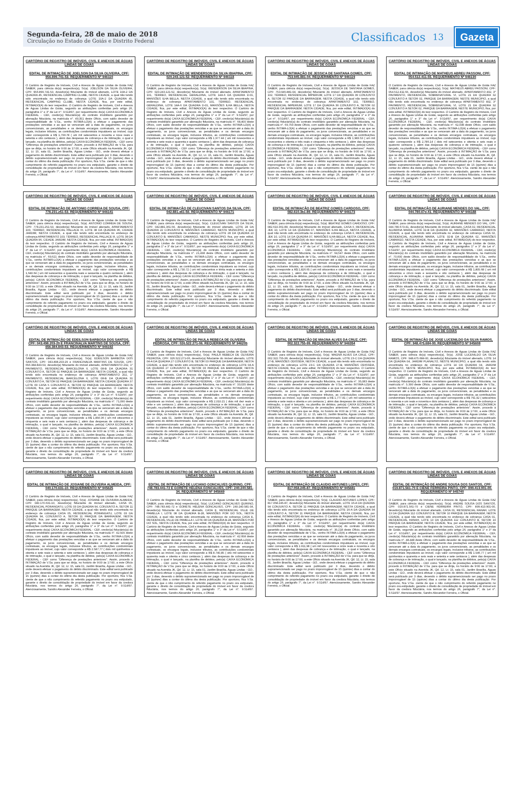Segunda-feira, 28 de maio de 2018
Circulação no Estado de Goiás e Distrito Federal
Classificados 13 Gazeta
CARTÓRIO DE REGISTRO DE IMÓVEIS, CIVIL E ANEXOS DE ÁGUAS LINDAS DE GOIÁS
EDITAL DE INTIMAÇÃO DE JOELSON DA SILVA OLIVEIRA, CPF: 956.899.741-53. REQUERIMENTO Nº 946110
O Cartório de Registro de Imóveis, Civil e Anexos de Águas Lindas de Goiás FAZ SABER, para ciência do(a) respectivo(a), Sr(a). JOELSON DA SILVA OLIVEIRA, CPF: 956.899.741-53, devedor(a) fiduciante do imóvel alienado, LOTE 10A-2 DA QUADRA 45, RESIDENCIAL CAMPING CLUBE, NESTA CIDADE, a qual não tendo sido encontrada no endereço de cobrança LOTE 10A-2 DA QUADRA 45, RESIDENCIAL CAMPING CLUBE, NESTA CIDADE, fica, por este edital, INTIMADO(A) do teor respectivo. O Cartório de Registro de Imóveis, Civil e Anexos de Águas Lindas de Goiás, segundo as atribuições conferidas pelo artigo 26, parágrafos 1° e 3° da Lei n°. 9.514/97, por requerimento do(a) CAIXA ECONOMICA FEDERAL - CEF, credor(a) fiduciário(a) do contrato imobiliário garantido por alienação fiduciária, na matrícula n°. 49,351 deste Ofício, com saldo devedor de responsabilidade de V.Sa., venho INTIMÁ-LO(A) a efetuar o pagamento das prestações vencidas e as que se venceram até a data do pagamento, os juros convencionais, as penalidades e os demais encargos contratuais, os encargos legais, inclusive tributos, as contribuições condominiais imputáveis ao imóvel, cujo valor corresponde a R$ 1,799.78 ( um mil setecentos e noventa e nove reais e setenta e oito centavos ), além das despesas de cobrança e de intimação, o qual é lançado, na planilha de débitos, pelo(a) CAIXA ECONOMICA FEDERAL - CEF como "Diferença de prestações anteriores". Assim, procedo à INTIMAÇÃO de V.Sa. para que se dirija, no horário de 9:00 às 17:00, a este Ofício situado na Avenida JK, Qd. 12, Lt. 15, sala 01, Jardim Brasília, Águas Lindas - GO., onde deverá efetuar o pagamento do débito discriminado. Este edital será publicado por 3 dias, devendo o débito supramencionado ser pago no prazo improrrogável de 15 (quinze) dias a contar do último dia desta publicação. Por oportuno, fica V.Sa. ciente de que o não cumprimento do referido pagamento no prazo ora estipulado, garante o direito de consolidação de propriedade do imóvel em favor da credora fiduciária, nos termos do artigo 26, parágrafo 7°, da Lei n°. 9.514/97. Atenciosamente, Sandro Alexander Ferreira, o Oficial.
CARTÓRIO DE REGISTRO DE IMÓVEIS, CIVIL E ANEXOS DE ÁGUAS LINDAS DE GOIÁS
EDITAL DE INTIMAÇÃO DE WENDERSON DA SILVA IBIAPINA, CPF: 020.243.121-52. REQUERIMENTO Nº 946118
O Cartório de Registro de Imóveis, Civil e Anexos de Águas Lindas de Goiás FAZ SABER, para ciência do(a) respectivo(a), Sr(a). WENDERSON DA SILVA IBIAPINA, CPF: 020.243.121-52, devedor(a) fiduciante do imóvel alienado, APARTAMENTO 101, TÉRREO, RESIDENCIAL GERALDINA, LOTE 14A-6 DA QUADRA D-01, MANSÕES ILHA BELLA, NESTA CIDADE, a qual não tendo sido encontrada no endereço de cobrança APARTAMENTO 101, TÉRREO, RESIDENCIAL GERALDINA, LOTE 14A-6 DA QUADRA D-01, MANSÕES ILHA BELLA, NESTA CIDADE, fica, por este edital, INTIMADO(A) do teor respectivo. O Cartório de Registro de Imóveis, Civil e Anexos de Águas Lindas de Goiás, segundo as atribuições conferidas pelo artigo 26, parágrafos 1° e 3° da Lei n°. 9.514/97, por requerimento do(a) CAIXA ECONOMICA FEDERAL - CEF, credor(a) fiduciário(a) do contrato imobiliário garantido por alienação fiduciária, na matrícula n°. 68,400 deste Ofício, com saldo devedor de responsabilidade de V.Sa., venho INTIMÁ-LO(A) a efetuar o pagamento das prestações vencidas e as que se venceram até a data do pagamento, os juros convencionais, as penalidades e os demais encargos contratuais, os encargos legais, inclusive tributos, as contribuições condominiais imputáveis ao imóvel, cujo valor corresponde a R$ 1,977.44 ( um mil novecentos e setenta e sete reais e quarenta e quatro centavos ), além das despesas de cobrança e de intimação, o qual é lançado, na planilha de débitos, pelo(a) CAIXA ECONOMICA FEDERAL - CEF como "Diferença de prestações anteriores". Assim, procedo à INTIMAÇÃO de V.Sa. para que se dirija, no horário de 9:00 às 17:00, a este Ofício situado na Avenida JK, Qd. 12, Lt. 15, sala 01, Jardim Brasília, Águas Lindas - GO., onde deverá efetuar o pagamento do débito discriminado. Este edital será publicado por 3 dias, devendo o débito supramencionado ser pago no prazo improrrogável de 15 (quinze) dias a contar do último dia desta publicação. Por oportuno, fica V.Sa. ciente de que o não cumprimento do referido pagamento no prazo ora estipulado, garante o direito de consolidação de propriedade do imóvel em favor da credora fiduciária, nos termos do artigo 26, parágrafo 7°, da Lei n°. 9.514/97. Atenciosamente, Sandro Alexander Ferreira, o Oficial.
CARTÓRIO DE REGISTRO DE IMÓVEIS, CIVIL E ANEXOS DE ÁGUAS LINDAS DE GOIÁS
EDITAL DE INTIMAÇÃO DE JESSICA DE SANTANA GOMES, CPF: 753.945.881-04. REQUERIMENTO Nº 946119
O Cartório de Registro de Imóveis, Civil e Anexos de Águas Lindas de Goiás FAZ SABER, para ciência do(a) respectivo(a), Sr(a). JESSICA DE SANTANA GOMES, CPF: 753.945.881-04, devedor(a) fiduciante do imóvel alienado, APARTAMENTO 102, TÉRREO, RESIDENCIAL IMPERIUM, LOTE 17 DA QUADRA 39 CONJUNTO A, SETOR 02 PARQUE DA BARRAGEM, NESTA CIDADE, a qual não tendo sido encontrada no endereço de cobrança APARTAMENTO 102, TÉRREO, RESIDENCIAL IMPERIUM, LOTE 17 DA QUADRA 39 CONJUNTO A, SETOR 02 PARQUE DA BARRAGEM, NESTA CIDADE, fica, por este edital, INTIMADO(A) do teor respectivo. O Cartório de Registro de Imóveis, Civil e Anexos de Águas Lindas de Goiás, segundo as atribuições conferidas pelo artigo 26, parágrafos 1° e 3° da Lei n°. 9.514/97, por requerimento do(a) CAIXA ECONOMICA FEDERAL - CEF, credor(a) fiduciário(a) do contrato imobiliário garantido por alienação fiduciária, na matrícula n°. 69,759 deste Ofício, com saldo devedor de responsabilidade de V.Sa., venho INTIMÁ-LO(A) a efetuar o pagamento das prestações vencidas e as que se venceram até a data do pagamento, os juros convencionais, as penalidades e os demais encargos contratuais, os encargos legais, inclusive tributos, as contribuições condominiais imputáveis ao imóvel, cujo valor corresponde a R$ 1,983.53 ( um mil novecentos e oitenta e três reais e cinquenta e três centavos ), além das despesas de cobrança e de intimação, o qual é lançado, na planilha de débitos, pelo(a) CAIXA ECONOMICA FEDERAL - CEF como "Diferença de prestações anteriores". Assim, procedo à INTIMAÇÃO de V.Sa. para que se dirija, no horário de 9:00 às 17:00, a este Ofício situado na Avenida JK, Qd. 12, Lt. 15, sala 01, Jardim Brasília, Águas Lindas - GO., onde deverá efetuar o pagamento do débito discriminado. Este edital será publicado por 3 dias, devendo o débito supramencionado ser pago no prazo improrrogável de 15 (quinze) dias a contar do último dia desta publicação. Por oportuno, fica V.Sa. ciente de que o não cumprimento do referido pagamento no prazo ora estipulado, garante o direito de consolidação de propriedade do imóvel em favor da credora fiduciária, nos termos do artigo 26, parágrafo 7°, da Lei n°. 9.514/97. Atenciosamente, Sandro Alexander Ferreira, o Oficial.
CARTÓRIO DE REGISTRO DE IMÓVEIS, CIVIL E ANEXOS DE ÁGUAS LINDAS DE GOIÁS
EDITAL DE INTIMAÇÃO DE MATHEUS ABREU PASSONI, CPF: 054.512.411-55. REQUERIMENTO Nº 946130
O Cartório de Registro de Imóveis, Civil e Anexos de Águas Lindas de Goiás FAZ SABER, para ciência do(a) respectivo(a), Sr(a). MATHEUS ABREU PASSONI, CPF: 054.512.411-55, devedor(a) fiduciante do imóvel alienado, APARTAMENTO 402, 3° PAVIMENTO, RESIDENCIAL SOBRENATURAL VI, LOTE 21 DA QUADRA 32 CONJUNTO A SETOR 02, PARQUE DA BARRAGEM, NESTE MUNICIPIO, a qual não tendo sido encontrada no endereço de cobrança APARTAMENTO 402, 3° PAVIMENTO, RESIDENCIAL SOBRENATURAL VI, LOTE 21 DA QUADRA 32 CONJUNTO A SETOR 02, PARQUE DA BARRAGEM, NESTE MUNICIPIO, fica, por este edital, INTIMADO(A) do teor respectivo. O Cartório de Registro de Imóveis, Civil e Anexos de Águas Lindas de Goiás, segundo as atribuições conferidas pelo artigo 26, parágrafos 1° e 3° da Lei n°. 9.514/97, por requerimento do(a) CAIXA ECONOMICA FEDERAL - CEF, credor(a) fiduciário(a) do contrato imobiliário garantido por alienação fiduciária, na matrícula n°. 62,008 deste Ofício, com saldo devedor de responsabilidade de V.Sa., venho INTIMÁ-LO(A) a efetuar o pagamento das prestações vencidas e as que se venceram até a data do pagamento, os juros convencionais, as penalidades e os demais encargos contratuais, os encargos legais, inclusive tributos, as contribuições condominiais imputáveis ao imóvel, cujo valor corresponde a R$ 2,786.14 ( dois mil setecentos e oitenta e seis reais e quatorze centavos ), além das despesas de cobrança e de intimação, o qual é lançado, na planilha de débitos, pelo(a) CAIXA ECONOMICA FEDERAL - CEF como "Diferença de prestações anteriores". Assim, procedo à INTIMAÇÃO de V.Sa. para que se dirija, no horário de 9:00 às 17:00, a este Ofício situado na Avenida JK, Qd. 12, Lt. 15, sala 01, Jardim Brasília, Águas Lindas - GO., onde deverá efetuar o pagamento do débito discriminado. Este edital será publicado por 3 dias, devendo o débito supramencionado ser pago no prazo improrrogável de 15 (quinze) dias a contar do último dia desta publicação. Por oportuno, fica V.Sa. ciente de que o não cumprimento do referido pagamento no prazo ora estipulado, garante o direito de consolidação de propriedade do imóvel em favor da credora fiduciária, nos termos do artigo 26, parágrafo 7°, da Lei n°. 9.514/97. Atenciosamente, Sandro Alexander Ferreira, o Oficial.
CARTÓRIO DE REGISTRO DE IMÓVEIS, CIVIL E ANEXOS DE ÁGUAS LINDAS DE GOIÁS
EDITAL DE INTIMAÇÃO DE ANTONIO CORREIA DE SOUSA, CPF: 778.231.251-53. REQUERIMENTO Nº 946141
O Cartório de Registro de Imóveis, Civil e Anexos de Águas Lindas de Goiás FAZ SABER, para ciência do(a) respectivo(a), Sr(a). ANTONIO CORREIA DE SOUSA, CPF: 778.231.251-53, devedor(a) fiduciante do imóvel alienado, APARTAMENTO 103, TÉRREO, RESIDENCIAL PALLACE III, LOTE 38 DA QUADRA 96, CIDADE JARDIM, NESTA CIDADE, a qual não tendo sido encontrada no endereço de cobrança APARTAMENTO 103, TÉRREO, RESIDENCIAL PALLACE III, LOTE 38 DA QUADRA 96, CIDADE JARDIM, NESTA CIDADE, fica, por este edital, INTIMADO(A) do teor respectivo. O Cartório de Registro de Imóveis, Civil e Anexos de Águas Lindas de Goiás, segundo as atribuições conferidas pelo artigo 26, parágrafos 1° e 3° da Lei n°. 9.514/97, por requerimento do(a) CAIXA ECONOMICA FEDERAL - CEF, credor(a) fiduciário(a) do contrato imobiliário garantido por alienação fiduciária, na matrícula n°. 69,621 deste Ofício, com saldo devedor de responsabilidade de V.Sa., venho INTIMÁ-LO(A) a efetuar o pagamento das prestações vencidas e as que se venceram até a data do pagamento, os juros convencionais, as penalidades e os demais encargos contratuais, os encargos legais, inclusive tributos, as contribuições condominiais imputáveis ao imóvel, cujo valor corresponde a R$ 1,640.64 ( um mil seiscentos e quarenta reais e sessenta e quatro centavos ), além das despesas de cobrança e de intimação, o qual é lançado, na planilha de débitos, pelo(a) CAIXA ECONOMICA FEDERAL - CEF como "Diferença de prestações anteriores". Assim, procedo à INTIMAÇÃO de V.Sa. para que se dirija, no horário de 9:00 às 17:00, a este Ofício situado na Avenida JK, Qd. 12, Lt. 15, sala 01, Jardim Brasília, Águas Lindas - GO., onde deverá efetuar o pagamento do débito discriminado. Este edital será publicado por 3 dias, devendo o débito supramencionado ser pago no prazo improrrogável de 15 (quinze) dias a contar do último dia desta publicação. Por oportuno, fica V.Sa. ciente de que o não cumprimento do referido pagamento no prazo ora estipulado, garante o direito de consolidação de propriedade do imóvel em favor da credora fiduciária, nos termos do artigo 26, parágrafo 7°, da Lei n°. 9.514/97. Atenciosamente, Sandro Alexander Ferreira, o Oficial.
CARTÓRIO DE REGISTRO DE IMÓVEIS, CIVIL E ANEXOS DE ÁGUAS LINDAS DE GOIÁS
EDITAL DE INTIMAÇÃO DE CLEUCIVAN SANTOS DA SILVA, CPF: 042.881.361-56. REQUERIMENTO Nº 946171
O Cartório de Registro de Imóveis, Civil e Anexos de Águas Lindas de Goiás FAZ SABER, para ciência do(a) respectivo(a), Sr(a). CLEUCIVAN SANTOS DA SILVA, CPF: 042.881.361-56, devedor(a) fiduciante do imóvel alienado, LOTE 28 DA QUADRA 22 CONJUNTO B, MANSÕES CAMARGO, NESTE MUNICÍPIO, a qual não tendo sido encontrada no endereço de cobrança LOTE 28 DA QUADRA 22 CONJUNTO B, MANSÕES CAMARGO, NESTE MUNICÍPIO, fica, por este edital, INTIMADO(A) do teor respectivo. O Cartório de Registro de Imóveis, Civil e Anexos de Águas Lindas de Goiás, segundo as atribuições conferidas pelo artigo 26, parágrafos 1° e 3° da Lei n°. 9.514/97, por requerimento do(a) CAIXA ECONOMICA FEDERAL - CEF, credor(a) fiduciário(a) do contrato imobiliário garantido por alienação fiduciária, na matrícula n°. 21,438 deste Ofício, com saldo devedor de responsabilidade de V.Sa., venho INTIMÁ-LO(A) a efetuar o pagamento das prestações vencidas e as que se venceram até a data do pagamento, os juros convencionais, as penalidades e os demais encargos contratuais, os encargos legais, inclusive tributos, as contribuições condominiais imputáveis ao imóvel, cujo valor corresponde a R$ 1,730.72 ( um mil setecentos e trinta reais e setenta e dois centavos ), além das despesas de cobrança e de intimação, o qual é lançado, na planilha de débitos, pelo(a) CAIXA ECONOMICA FEDERAL - CEF como "Diferença de prestações anteriores". Assim, procedo à INTIMAÇÃO de V.Sa. para que se dirija, no horário de 9:00 às 17:00, a este Ofício situado na Avenida JK, Qd. 12, Lt. 15, sala 01, Jardim Brasília, Águas Lindas - GO., onde deverá efetuar o pagamento do débito discriminado. Este edital será publicado por 3 dias, devendo o débito supramencionado ser pago no prazo improrrogável de 15 (quinze) dias a contar do último dia desta publicação. Por oportuno, fica V.Sa. ciente de que o não cumprimento do referido pagamento no prazo ora estipulado, garante o direito de consolidação de propriedade do imóvel em favor da credora fiduciária, nos termos do artigo 26, parágrafo 7°, da Lei n°. 9.514/97. Atenciosamente, Sandro Alexander Ferreira, o Oficial.
CARTÓRIO DE REGISTRO DE IMÓVEIS, CIVIL E ANEXOS DE ÁGUAS LINDAS DE GOIÁS
EDITAL DE INTIMAÇÃO DE BEATRIZ GOMES CARDOSO, CPF: 082.610.361-89. REQUERIMENTO Nº 946173
O Cartório de Registro de Imóveis, Civil e Anexos de Águas Lindas de Goiás FAZ SABER, para ciência do(a) respectivo(a), Sr(a). BEATRIZ GOMES CARDOSO, CPF: 082.610.361-89, devedor(a) fiduciante do imóvel alienado, CASA F, RESIDENCIAL JEK 10, LOTE 14 DA QUADRA 07, MANSÕES ILHA BELLA, NESTA CIDADE, a qual não tendo sido encontrada no endereço de cobrança CASA F, RESIDENCIAL JEK 10, LOTE 14 DA QUADRA 07, MANSÕES ILHA BELLA, NESTA CIDADE, fica, por este edital, INTIMADO(A) do teor respectivo. O Cartório de Registro de Imóveis, Civil e Anexos de Águas Lindas de Goiás, segundo as atribuições conferidas pelo artigo 26, parágrafos 1° e 3° da Lei n°. 9.514/97, por requerimento do(a) CAIXA ECONOMICA FEDERAL - CEF, credor(a) fiduciário(a) do contrato imobiliário garantido por alienação fiduciária, na matrícula n°. 64,547 deste Ofício, com saldo devedor de responsabilidade de V.Sa., venho INTIMÁ-LO(A) a efetuar o pagamento das prestações vencidas e as que se venceram até a data do pagamento, os juros convencionais, as penalidades e os demais encargos contratuais, os encargos legais, inclusive tributos, as contribuições condominiais imputáveis ao imóvel, cujo valor corresponde a R$ 1,826.65 ( um mil oitocentos e vinte e seis reais e sessenta e cinco centavos ), além das despesas de cobrança e de intimação, o qual é lançado, na planilha de débitos, pelo(a) CAIXA ECONOMICA FEDERAL - CEF como "Diferença de prestações anteriores". Assim, procedo à INTIMAÇÃO de V.Sa. para que se dirija, no horário de 9:00 às 17:00, a este Ofício situado na Avenida JK, Qd. 12, Lt. 15, sala 01, Jardim Brasília, Águas Lindas - GO., onde deverá efetuar o pagamento do débito discriminado. Este edital será publicado por 3 dias, devendo o débito supramencionado ser pago no prazo improrrogável de 15 (quinze) dias a contar do último dia desta publicação. Por oportuno, fica V.Sa. ciente de que o não cumprimento do referido pagamento no prazo ora estipulado, garante o direito de consolidação de propriedade do imóvel em favor da credora fiduciária, nos termos do artigo 26, parágrafo 7°, da Lei n°. 9.514/97. Atenciosamente, Sandro Alexander Ferreira, o Oficial.
CARTÓRIO DE REGISTRO DE IMÓVEIS, CIVIL E ANEXOS DE ÁGUAS LINDAS DE GOIÁS
EDITAL DE INTIMAÇÃO DE AURIANE MENDES DO VAL, CPF: 044.780.673-41. REQUERIMENTO Nº 946188
O Cartório de Registro de Imóveis, Civil e Anexos de Águas Lindas de Goiás FAZ SABER, para ciência do(a) respectivo(a), Sr(a). AURIANE MENDES DO VAL, CPF: 044.780.673-41, devedor(a) fiduciante do imóvel alienado, CASA 02, RESIDENCIAL ALVARINA MARIA, LOTE 02-B DA QUADRA 02, MANSÕES CAMARGO, NESTA CIDADE, a qual não tendo sido encontrada no endereço de cobrança CASA 02, RESIDENCIAL ALVARINA MARIA, LOTE 02-B DA QUADRA 02, MANSÕES CAMARGO, NESTA CIDADE, fica, por este edital, INTIMADO(A) do teor respectivo. O Cartório de Registro de Imóveis, Civil e Anexos de Águas Lindas de Goiás, segundo as atribuições conferidas pelo artigo 26, parágrafos 1° e 3° da Lei n°. 9.514/97, por requerimento do(a) CAIXA ECONOMICA FEDERAL - CEF, credor(a) fiduciário(a) do contrato imobiliário garantido por alienação fiduciária, na matrícula n°. 70,600 deste Ofício, com saldo devedor de responsabilidade de V.Sa., venho INTIMÁ-LO(A) a efetuar o pagamento das prestações vencidas e as que se venceram até a data do pagamento, os juros convencionais, as penalidades e os demais encargos contratuais, os encargos legais, inclusive tributos, as contribuições condominiais imputáveis ao imóvel, cujo valor corresponde a R$ 1,805.68 ( um mil oitocentos e cinco reais e sessenta e oito centavos ), além das despesas de cobrança e de intimação, o qual é lançado, na planilha de débitos, pelo(a) CAIXA ECONOMICA FEDERAL - CEF como "Diferença de prestações anteriores". Assim, procedo à INTIMAÇÃO de V.Sa. para que se dirija, no horário de 9:00 às 17:00, a este Ofício situado na Avenida JK, Qd. 12, Lt. 15, sala 01, Jardim Brasília, Águas Lindas - GO., onde deverá efetuar o pagamento do débito discriminado. Este edital será publicado por 3 dias, devendo o débito supramencionado ser pago no prazo improrrogável de 15 (quinze) dias a contar do último dia desta publicação. Por oportuno, fica V.Sa. ciente de que o não cumprimento do referido pagamento no prazo ora estipulado, garante o direito de consolidação de propriedade do imóvel em favor da credora fiduciária, nos termos do artigo 26, parágrafo 7°, da Lei n°. 9.514/97. Atenciosamente, Sandro Alexander Ferreira, o Oficial.
CARTÓRIO DE REGISTRO DE IMÓVEIS, CIVIL E ANEXOS DE ÁGUAS LINDAS DE GOIÁS
EDITAL DE INTIMAÇÃO DE EDEILSON BARBOSA DOS SANTOS, CPF: 043.498.203-29 E FRANCINALVA MARTINS DE SOUSA, CPF: 656.384.843-53. REQUERIMENTO Nº 946192
O Cartório de Registro de Imóveis, Civil e Anexos de Águas Lindas de Goiás FAZ SABER, para ciência do(a) respectivo(a), Sr(a). EDEILSON BARBOSA DOS SANTOS, CPF: 043.498.203-29 e FRANCINALVA MARTINS DE SOUSA, CPF: 656.384.843-53, devedor(a) fiduciante do imóvel alienado, APARTAMENTO 202, 1° PAVIMENTO, RESIDENCIAL BARCELONA II, LOTE 08-B DA QUADRA 31 CONJUNTO A, SETOR 02 PARQUE DA BARRAGEM, NESTA CIDADE, a qual não tendo sido encontrada no endereço de cobrança APARTAMENTO 202, 1° PAVIMENTO, RESIDENCIAL BARCELONA II, LOTE 08-B DA QUADRA 31 CONJUNTO A, SETOR 02 PARQUE DA BARRAGEM, NESTA CIDADE QUADRA 37 LOTE 09 CASA 5 CONJUNTO A, SETOR 02 PARQUE DA BARRAGEM, NESTA CIDADE, fica, por este edital, INTIMADO(A) do teor respectivo. O Cartório de Registro de Imóveis, Civil e Anexos de Águas Lindas de Goiás, segundo as atribuições conferidas pelo artigo 26, parágrafos 1° e 3° da Lei n°. 9.514/97, por requerimento do(a) CAIXA ECONOMICA FEDERAL - CEF, credor(a) fiduciário(a) do contrato imobiliário garantido por alienação fiduciária, na matrícula n°. 71,090 deste Ofício, com saldo devedor de responsabilidade de V.Sa., venho INTIMÁ-LO(A) a efetuar o pagamento das prestações vencidas e as que se venceram até a data do pagamento, os juros convencionais, as penalidades e os demais encargos contratuais, os encargos legais, inclusive tributos, as contribuições condominiais imputáveis ao imóvel, cujo valor corresponde a R$ 1,856.06 ( um mil oitocentos e cinquenta e seis reais e seis centavos ), além das despesas de cobrança e de intimação, o qual é lançado, na planilha de débitos, pelo(a) CAIXA ECONOMICA FEDERAL - CEF como "Diferença de prestações anteriores". Assim, procedo à INTIMAÇÃO de V.Sa. para que se dirija, no horário de 9:00 às 17:00, a este Ofício situado na Avenida JK, Qd. 12, Lt. 15, sala 01, Jardim Brasília, Águas Lindas - GO., onde deverá efetuar o pagamento do débito discriminado. Este edital será publicado por 3 dias, devendo o débito supramencionado ser pago no prazo improrrogável de 15 (quinze) dias a contar do último dia desta publicação. Por oportuno, fica V.Sa. ciente de que o não cumprimento do referido pagamento no prazo ora estipulado, garante o direito de consolidação de propriedade do imóvel em favor da credora fiduciária, nos termos do artigo 26, parágrafo 7°, da Lei n°. 9.514/97. Atenciosamente, Sandro Alexander Ferreira, o Oficial.
CARTÓRIO DE REGISTRO DE IMÓVEIS, CIVIL E ANEXOS DE ÁGUAS LINDAS DE GOIÁS
EDITAL DE INTIMAÇÃO DE PAULA REBECA DE OLIVEIRA PEDROSA, CPF: 026.522.271-06. REQUERIMENTO Nº 946205
O Cartório de Registro de Imóveis, Civil e Anexos de Águas Lindas de Goiás FAZ SABER, para ciência do(a) respectivo(a), Sr(a). PAULA REBECA DE OLIVEIRA PEDROSA, CPF: 026.522.271-06, devedor(a) fiduciante do imóvel alienado, LOTE 04-A DA QUADRA 27 CONJUNTO B, SETOR 03 PARQUE DA BARRAGEM, NESTA CIDADE, a qual não tendo sido encontrada no endereço de cobrança LOTE 04-A DA QUADRA 27 CONJUNTO B, SETOR 03 PARQUE DA BARRAGEM, NESTA CIDADE, fica, por este edital, INTIMADO(A) do teor respectivo. O Cartório de Registro de Imóveis, Civil e Anexos de Águas Lindas de Goiás, segundo as atribuições conferidas pelo artigo 26, parágrafos 1° e 3° da Lei n°. 9.514/97, por requerimento do(a) CAIXA ECONOMICA FEDERAL - CEF, credor(a) fiduciário(a) do contrato imobiliário garantido por alienação fiduciária, na matrícula n°. 33,035 deste Ofício, com saldo devedor de responsabilidade de V.Sa., venho INTIMÁ-LO(A) a efetuar o pagamento das prestações vencidas e as que se venceram até a data do pagamento, os juros convencionais, as penalidades e os demais encargos contratuais, os encargos legais, inclusive tributos, as contribuições condominiais imputáveis ao imóvel, cujo valor corresponde a R$ 2,010.21 ( dois mil dez reais e vinte e um centavos ), além das despesas de cobrança e de intimação, o qual é lançado, na planilha de débitos, pelo(a) CAIXA ECONOMICA FEDERAL - CEF como "Diferença de prestações anteriores". Assim, procedo à INTIMAÇÃO de V.Sa. para que se dirija, no horário de 9:00 às 17:00, a este Ofício situado na Avenida JK, Qd. 12, Lt. 15, sala 01, Jardim Brasília, Águas Lindas - GO., onde deverá efetuar o pagamento do débito discriminado. Este edital será publicado por 3 dias, devendo o débito supramencionado ser pago no prazo improrrogável de 15 (quinze) dias a contar do último dia desta publicação. Por oportuno, fica V.Sa. ciente de que o não cumprimento do referido pagamento no prazo ora estipulado, garante o direito de consolidação de propriedade do imóvel em favor da credora fiduciária, nos termos do artigo 26, parágrafo 7°, da Lei n°. 9.514/97. Atenciosamente, Sandro Alexander Ferreira, o Oficial.
CARTÓRIO DE REGISTRO DE IMÓVEIS, CIVIL E ANEXOS DE ÁGUAS LINDAS DE GOIÁS
EDITAL DE INTIMAÇÃO DE MAGNA ALVES DA CRUZ, CPF: 002.322.755-99. REQUERIMENTO Nº 946354
O Cartório de Registro de Imóveis, Civil e Anexos de Águas Lindas de Goiás FAZ SABER, para ciência do(a) respectivo(a), Sr(a). MAGNA ALVES DA CRUZ, CPF: 002.322.755-99, devedor(a) fiduciante do imóvel alienado, LOTE 23-C DA QUADRA 27-B, MANSÕES ODISSÉIA, NESTA CIDADE, a qual não tendo sido encontrada no endereço de cobrança LOTE 23-C DA QUADRA 27-B, MANSÕES ODISSÉIA, NESTA CIDADE, fica, por este edital, INTIMADO(A) do teor respectivo. O Cartório de Registro de Imóveis, Civil e Anexos de Águas Lindas de Goiás, segundo as atribuições conferidas pelo artigo 26, parágrafos 1° e 3° da Lei n°. 9.514/97, por requerimento do(a) CAIXA ECONOMICA FEDERAL - CEF, credor(a) fiduciário(a) do contrato imobiliário garantido por alienação fiduciária, na matrícula n°. 35,083 deste Ofício, com saldo devedor de responsabilidade de V.Sa., venho INTIMÁ-LO(A) a efetuar o pagamento das prestações vencidas e as que se venceram até a data do pagamento, os juros convencionais, as penalidades e os demais encargos contratuais, os encargos legais, inclusive tributos, as contribuições condominiais imputáveis ao imóvel, cujo valor corresponde a R$ 1,777.81 ( um mil setecentos e setenta e sete reais e oitenta e um centavos ), além das despesas de cobrança e de intimação, o qual é lançado, na planilha de débitos, pelo(a) CAIXA ECONOMICA FEDERAL - CEF como "Diferença de prestações anteriores". Assim, procedo à INTIMAÇÃO de V.Sa. para que se dirija, no horário de 9:00 às 17:00, a este Ofício situado na Avenida JK, Qd. 12, Lt. 15, sala 01, Jardim Brasília, Águas Lindas - GO., onde deverá efetuar o pagamento do débito discriminado. Este edital será publicado por 3 dias, devendo o débito supramencionado ser pago no prazo improrrogável de 15 (quinze) dias a contar do último dia desta publicação. Por oportuno, fica V.Sa. ciente de que o não cumprimento do referido pagamento no prazo ora estipulado, garante o direito de consolidação de propriedade do imóvel em favor da credora fiduciária, nos termos do artigo 26, parágrafo 7°, da Lei n°. 9.514/97. Atenciosamente, Sandro Alexander Ferreira, o Oficial.
CARTÓRIO DE REGISTRO DE IMÓVEIS, CIVIL E ANEXOS DE ÁGUAS LINDAS DE GOIÁS
EDITAL DE INTIMAÇÃO DE JOSE LUCENILDO DA SILVA RAMOS, CPF: 948.475.684-00. REQUERIMENTO Nº 945608
O Cartório de Registro de Imóveis, Civil e Anexos de Águas Lindas de Goiás FAZ SABER, para ciência do(a) respectivo(a), Sr(a). JOSE LUCENILDO DA SILVA RAMOS, CPF: 948.475.684-00, devedor(a) fiduciante do imóvel alienado, LOTE 14 DA QUADRA 04, JARDIM PLANALTO, NESTE MUNICÍPIO, a qual não tendo sido encontrada no endereço de cobrança LOTE 14 DA QUADRA 04, JARDIM PLANALTO, NESTE MUNICÍPIO, fica, por este edital, INTIMADO(A) do teor respectivo. O Cartório de Registro de Imóveis, Civil e Anexos de Águas Lindas de Goiás, segundo as atribuições conferidas pelo artigo 26, parágrafos 1° e 3° da Lei n°. 9.514/97, por requerimento do(a) CAIXA ECONOMICA FEDERAL - CEF, credor(a) fiduciário(a) do contrato imobiliário garantido por alienação fiduciária, na matrícula n°. 5.390 deste Ofício, com saldo devedor de responsabilidade de V.Sa., venho INTIMÁ-LO(A) a efetuar o pagamento das prestações vencidas e as que se venceram até a data do pagamento, os juros convencionais, as penalidades e os demais encargos contratuais, os encargos legais, inclusive tributos, as contribuições condominiais imputáveis ao imóvel, cujo valor corresponde a R$ 791,92 ( setecentos e noventa e um reais e noventa e dois centavos ), além das despesas de cobrança e de intimação, o qual é lançado, na planilha de débitos, pelo(a) CAIXA ECONOMICA FEDERAL - CEF como "Diferença de prestações anteriores". Assim, procedo à INTIMAÇÃO de V.Sa. para que se dirija, no horário de 9:00 às 17:00, a este Ofício situado na Avenida JK, Qd. 12, Lt. 15, sala 01, Jardim Brasília, Águas Lindas - GO., onde deverá efetuar o pagamento do débito discriminado. Este edital será publicado por 3 dias, devendo o débito supramencionado ser pago no prazo improrrogável de 15 (quinze) dias a contar do último dia desta publicação. Por oportuno, fica V.Sa. ciente de que o não cumprimento do referido pagamento no prazo ora estipulado, garante o direito de consolidação de propriedade do imóvel em favor da credora fiduciária, nos termos do artigo 26, parágrafo 7°, da Lei n°. 9.514/97. Atenciosamente, Sandro Alexander Ferreira, o Oficial.
CARTÓRIO DE REGISTRO DE IMÓVEIS, CIVIL E ANEXOS DE ÁGUAS LINDAS DE GOIÁS
EDITAL DE INTIMAÇÃO DE JOSIANE DE OLIVEIRA ALMEIDA, CPF: 040.170.631-10. REQUERIMENTO Nº 945625
O Cartório de Registro de Imóveis, Civil e Anexos de Águas Lindas de Goiás FAZ SABER, para ciência do(a) respectivo(a), Sr(a). JOSIANE DE OLIVEIRA ALMEIDA, CPF: 040.170.631-10, devedor(a) fiduciante do imóvel alienado, CASA 05, RESIDENCIAL PORANGATU, LOTE 03 DA QUADRA 94, CONJUNTO A, SETOR 11 PARQUE DA BARRAGEM, NESTA CIDADE, a qual não tendo sido encontrada no endereço de cobrança CASA 05, RESIDENCIAL PORANGATU, LOTE 03 DA QUADRA 94, CONJUNTO A, SETOR 11 PARQUE DA BARRAGEM, NESTA CIDADE, fica, por este edital, INTIMADO(A) do teor respectivo. O Cartório de Registro de Imóveis, Civil e Anexos de Águas Lindas de Goiás, segundo as atribuições conferidas pelo artigo 26, parágrafos 1° e 3° da Lei n°. 9.514/97, por requerimento do(a) CAIXA ECONOMICA FEDERAL - CEF, credor(a) fiduciário(a) do contrato imobiliário garantido por alienação fiduciária, na matrícula n°. 42.505 deste Ofício, com saldo devedor de responsabilidade de V.Sa., venho INTIMÁ-LO(A) a efetuar o pagamento das prestações vencidas e as que se venceram até a data do pagamento, os juros convencionais, as penalidades e os demais encargos contratuais, os encargos legais, inclusive tributos, as contribuições condominiais imputáveis ao imóvel, cujo valor corresponde a R$ 2.587,77 ( dois mil quinhentos e oitenta e sete reais e setenta e sete centavos ), além das despesas de cobrança e de intimação, o qual é lançado, na planilha de débitos, pelo(a) CAIXA ECONOMICA FEDERAL - CEF como "Diferença de prestações anteriores". Assim, procedo à INTIMAÇÃO de V.Sa. para que se dirija, no horário de 9:00 às 17:00, a este Ofício situado na Avenida JK, Qd. 12, Lt. 15, sala 01, Jardim Brasília, Águas Lindas - GO., onde deverá efetuar o pagamento do débito discriminado. Este edital será publicado por 3 dias, devendo o débito supramencionado ser pago no prazo improrrogável de 15 (quinze) dias a contar do último dia desta publicação. Por oportuno, fica V.Sa. ciente de que o não cumprimento do referido pagamento no prazo ora estipulado, garante o direito de consolidação de propriedade do imóvel em favor da credora fiduciária, nos termos do artigo 26, parágrafo 7°, da Lei n°. 9.514/97. Atenciosamente, Sandro Alexander Ferreira, o Oficial.
CARTÓRIO DE REGISTRO DE IMÓVEIS, CIVIL E ANEXOS DE ÁGUAS LINDAS DE GOIÁS
EDITAL DE INTIMAÇÃO DE LUCIANO GONCALVES QUIRINO, CPF: 748.783.441-72 E GORETE HELENA GONCALVES, CPF: 240.240.581-34. REQUERIMENTO Nº 945669
O Cartório de Registro de Imóveis, Civil e Anexos de Águas Lindas de Goiás FAZ SABER, para ciência do(a) respectivo(a), Sr(a). LUCIANO GONCALVES QUIRINO, CPF: 748.783.441-72 e GORETE HELENA GONCALVES, CPF: 240.240.581-34, devedor(a) fiduciante do imóvel alienado, CASA E, RESIDENCIAL VILLE DE PAMELLA I, LOTE 08 DA QUADRA B-28, MANSÕES POR DO SOL, NESTA CIDADE, a qual não tendo sido encontrada no endereço de cobrança CASA E, RESIDENCIAL VILLE DE PAMELLA I, LOTE 08 DA QUADRA B-28, MANSÕES POR DO SOL, NESTA CIDADE, fica, por este edital, INTIMADO(A) do teor respectivo. O Cartório de Registro de Imóveis, Civil e Anexos de Águas Lindas de Goiás, segundo as atribuições conferidas pelo artigo 26, parágrafos 1° e 3° da Lei n°. 9.514/97, por requerimento do(a) CAIXA ECONOMICA FEDERAL - CEF, credor(a) fiduciário(a) do contrato imobiliário garantido por alienação fiduciária, na matrícula n°. 42.958 deste Ofício, com saldo devedor de responsabilidade de V.Sa., venho INTIMÁ-LO(A) a efetuar o pagamento das prestações vencidas e as que se venceram até a data do pagamento, os juros convencionais, as penalidades e os demais encargos contratuais, os encargos legais, inclusive tributos, as contribuições condominiais imputáveis ao imóvel, cujo valor corresponde a R$ 8.740,85 ( oito mil setecentos e quarenta reais e oitenta e cinco centavos ), além das despesas de cobrança e de intimação, o qual é lançado, na planilha de débitos, pelo(a) CAIXA ECONOMICA FEDERAL - CEF como "Diferença de prestações anteriores". Assim, procedo à INTIMAÇÃO de V.Sa. para que se dirija, no horário de 9:00 às 17:00, a este Ofício situado na Avenida JK, Qd. 12, Lt. 15, sala 01, Jardim Brasília, Águas Lindas - GO., onde deverá efetuar o pagamento do débito discriminado. Este edital será publicado por 3 dias, devendo o débito supramencionado ser pago no prazo improrrogável de 15 (quinze) dias a contar do último dia desta publicação. Por oportuno, fica V.Sa. ciente de que o não cumprimento do referido pagamento no prazo ora estipulado, garante o direito de consolidação de propriedade do imóvel em favor da credora fiduciária, nos termos do artigo 26, parágrafo 7°, da Lei n°. 9.514/97. Atenciosamente, Sandro Alexander Ferreira, o Oficial.
CARTÓRIO DE REGISTRO DE IMÓVEIS, CIVIL E ANEXOS DE ÁGUAS LINDAS DE GOIÁS
EDITAL DE INTIMAÇÃO DE CLAUDIO ANTUNES LOPES, CPF: 817.058.245-87. REQUERIMENTO Nº 945681
O Cartório de Registro de Imóveis, Civil e Anexos de Águas Lindas de Goiás FAZ SABER, para ciência do(a) respectivo(a), Sr(a). CLAUDIO ANTUNES LOPES, CPF: 817.058.245-87, devedor(a) fiduciante do imóvel alienado, LOTE 16-A DA QUADRA 94 CONJUNTO A, SETOR 11 PARQUE DA BARRAGEM, NESTA CIDADE, a qual não tendo sido encontrada no endereço de cobrança LOTE 16-A DA QUADRA 94 CONJUNTO A, SETOR 11 PARQUE DA BARRAGEM, NESTA CIDADE, fica, por este edital, INTIMADO(A) do teor respectivo. O Cartório de Registro de Imóveis, Civil e Anexos de Águas Lindas de Goiás, segundo as atribuições conferidas pelo artigo 26, parágrafos 1° e 3° da Lei n°. 9.514/97, por requerimento do(a) CAIXA ECONOMICA FEDERAL - CEF, credor(a) fiduciário(a) do contrato imobiliário garantido por alienação fiduciária, na matrícula n°. 35.218 deste Ofício, com saldo devedor de responsabilidade de V.Sa., venho INTIMÁ-LO(A) a efetuar o pagamento das prestações vencidas e as que se venceram até a data do pagamento, os juros convencionais, as penalidades e os demais encargos contratuais, os encargos legais, inclusive tributos, as contribuições condominiais imputáveis ao imóvel, cujo valor corresponde a R$ 1.911,98 ( um mil novecentos e onze reais e noventa e oito centavos ), além das despesas de cobrança e de intimação, o qual é lançado, na planilha de débitos, pelo(a) CAIXA ECONOMICA FEDERAL - CEF como "Diferença de prestações anteriores". Assim, procedo à INTIMAÇÃO de V.Sa. para que se dirija, no horário de 9:00 às 17:00, a este Ofício situado na Avenida JK, Qd. 12, Lt. 15, sala 01, Jardim Brasília, Águas Lindas - GO., onde deverá efetuar o pagamento do débito discriminado. Este edital será publicado por 3 dias, devendo o débito supramencionado ser pago no prazo improrrogável de 15 (quinze) dias a contar do último dia desta publicação. Por oportuno, fica V.Sa. ciente de que o não cumprimento do referido pagamento no prazo ora estipulado, garante o direito de consolidação de propriedade do imóvel em favor da credora fiduciária, nos termos do artigo 26, parágrafo 7°, da Lei n°. 9.514/97. Atenciosamente, Sandro Alexander Ferreira, o Oficial.
CARTÓRIO DE REGISTRO DE IMÓVEIS, CIVIL E ANEXOS DE ÁGUAS LINDAS DE GOIÁS
EDITAL DE INTIMAÇÃO DE ANDRE SOUSA DOS SANTOS, CPF: 019.871.561-70 E CIENE FERREIRA PINTO, CPF: 899.413.901-00. REQUERIMENTO Nº 945740
O Cartório de Registro de Imóveis, Civil e Anexos de Águas Lindas de Goiás FAZ SABER, para ciência do(a) respectivo(a), Sr(a). ANDRE SOUSA DOS SANTOS, CPF: 019.871.561-70 e CIENE FERREIRA PINTO, CPF: 899.413.901-00, devedor(a) fiduciante do imóvel alienado, CASA 01, RESIDENCIAL HANAH, LOTE 13 DA QUADRA 112 CONJUNTO B, SETOR 10 PARQUE DA BARRAGEM, NESTA CIDADE, a qual não tendo sido encontrada no endereço de cobrança CASA 01, RESIDENCIAL HANAH, LOTE 13 DA QUADRA 112 CONJUNTO B, SETOR 10 PARQUE DA BARRAGEM, NESTA CIDADE, fica, por este edital, INTIMADO(A) do teor respectivo. O Cartório de Registro de Imóveis, Civil e Anexos de Águas Lindas de Goiás, segundo as atribuições conferidas pelo artigo 26, parágrafos 1° e 3° da Lei n°. 9.514/97, por requerimento do(a) CAIXA ECONOMICA FEDERAL - CEF, credor(a) fiduciário(a) do contrato imobiliário garantido por alienação fiduciária, na matrícula n°. 48.448 deste Ofício, com saldo devedor de responsabilidade de V.Sa., venho INTIMÁ-LO(A) a efetuar o pagamento das prestações vencidas e as que se venceram até a data do pagamento, os juros convencionais, as penalidades e os demais encargos contratuais, os encargos legais, inclusive tributos, as contribuições condominiais imputáveis ao imóvel, cujo valor corresponde a R$ 1.546,77 ( um mil quinhentos e quarenta e seis reais e setenta e sete centavos ), além das despesas de cobrança e de intimação, o qual é lançado, na planilha de débitos, pelo(a) CAIXA ECONOMICA FEDERAL - CEF como "Diferença de prestações anteriores". Assim, procedo à INTIMAÇÃO de V.Sa. para que se dirija, no horário de 9:00 às 17:00, a este Ofício situado na Avenida JK, Qd. 12, Lt. 15, sala 01, Jardim Brasília, Águas Lindas - GO., onde deverá efetuar o pagamento do débito discriminado. Este edital será publicado por 3 dias, devendo o débito supramencionado ser pago no prazo improrrogável de 15 (quinze) dias a contar do último dia desta publicação. Por oportuno, fica V.Sa. ciente de que o não cumprimento do referido pagamento no prazo ora estipulado, garante o direito de consolidação de propriedade do imóvel em favor da credora fiduciária, nos termos do artigo 26, parágrafo 7°, da Lei n°. 9.514/97. Atenciosamente, Sandro Alexander Ferreira, o Oficial.